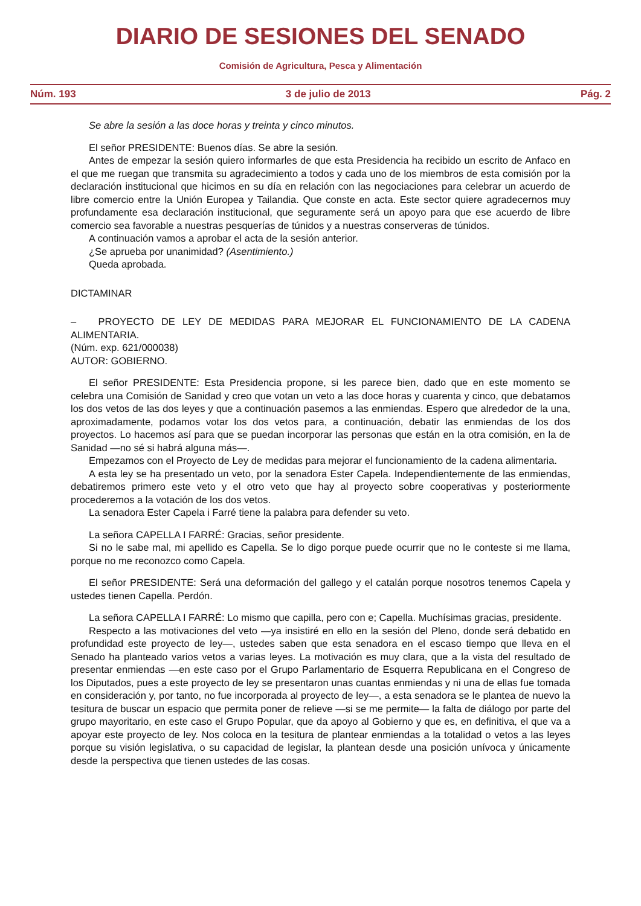DIARIO DE SESIONES DEL SENADO
Comisión de Agricultura, Pesca y Alimentación
Núm. 193 3 de julio de 2013 Pág. 2
Se abre la sesión a las doce horas y treinta y cinco minutos.
El señor PRESIDENTE: Buenos días. Se abre la sesión.
Antes de empezar la sesión quiero informarles de que esta Presidencia ha recibido un escrito de Anfaco en el que me ruegan que transmita su agradecimiento a todos y cada uno de los miembros de esta comisión por la declaración institucional que hicimos en su día en relación con las negociaciones para celebrar un acuerdo de libre comercio entre la Unión Europea y Tailandia. Que conste en acta. Este sector quiere agradecernos muy profundamente esa declaración institucional, que seguramente será un apoyo para que ese acuerdo de libre comercio sea favorable a nuestras pesquerías de túnidos y a nuestras conserveras de túnidos.
A continuación vamos a aprobar el acta de la sesión anterior.
¿Se aprueba por unanimidad? (Asentimiento.)
Queda aprobada.
DICTAMINAR
– PROYECTO DE LEY DE MEDIDAS PARA MEJORAR EL FUNCIONAMIENTO DE LA CADENA ALIMENTARIA.
(Núm. exp. 621/000038)
AUTOR: GOBIERNO.
El señor PRESIDENTE: Esta Presidencia propone, si les parece bien, dado que en este momento se celebra una Comisión de Sanidad y creo que votan un veto a las doce horas y cuarenta y cinco, que debatamos los dos vetos de las dos leyes y que a continuación pasemos a las enmiendas. Espero que alrededor de la una, aproximadamente, podamos votar los dos vetos para, a continuación, debatir las enmiendas de los dos proyectos. Lo hacemos así para que se puedan incorporar las personas que están en la otra comisión, en la de Sanidad —no sé si habrá alguna más—.
Empezamos con el Proyecto de Ley de medidas para mejorar el funcionamiento de la cadena alimentaria.
A esta ley se ha presentado un veto, por la senadora Ester Capela. Independientemente de las enmiendas, debatiremos primero este veto y el otro veto que hay al proyecto sobre cooperativas y posteriormente procederemos a la votación de los dos vetos.
La senadora Ester Capela i Farré tiene la palabra para defender su veto.
La señora CAPELLA I FARRÉ: Gracias, señor presidente.
Si no le sabe mal, mi apellido es Capella. Se lo digo porque puede ocurrir que no le conteste si me llama, porque no me reconozco como Capela.
El señor PRESIDENTE: Será una deformación del gallego y el catalán porque nosotros tenemos Capela y ustedes tienen Capella. Perdón.
La señora CAPELLA I FARRÉ: Lo mismo que capilla, pero con e; Capella. Muchísimas gracias, presidente.
Respecto a las motivaciones del veto —ya insistiré en ello en la sesión del Pleno, donde será debatido en profundidad este proyecto de ley—, ustedes saben que esta senadora en el escaso tiempo que lleva en el Senado ha planteado varios vetos a varias leyes. La motivación es muy clara, que a la vista del resultado de presentar enmiendas —en este caso por el Grupo Parlamentario de Esquerra Republicana en el Congreso de los Diputados, pues a este proyecto de ley se presentaron unas cuantas enmiendas y ni una de ellas fue tomada en consideración y, por tanto, no fue incorporada al proyecto de ley—, a esta senadora se le plantea de nuevo la tesitura de buscar un espacio que permita poner de relieve —si se me permite— la falta de diálogo por parte del grupo mayoritario, en este caso el Grupo Popular, que da apoyo al Gobierno y que es, en definitiva, el que va a apoyar este proyecto de ley. Nos coloca en la tesitura de plantear enmiendas a la totalidad o vetos a las leyes porque su visión legislativa, o su capacidad de legislar, la plantean desde una posición unívoca y únicamente desde la perspectiva que tienen ustedes de las cosas.